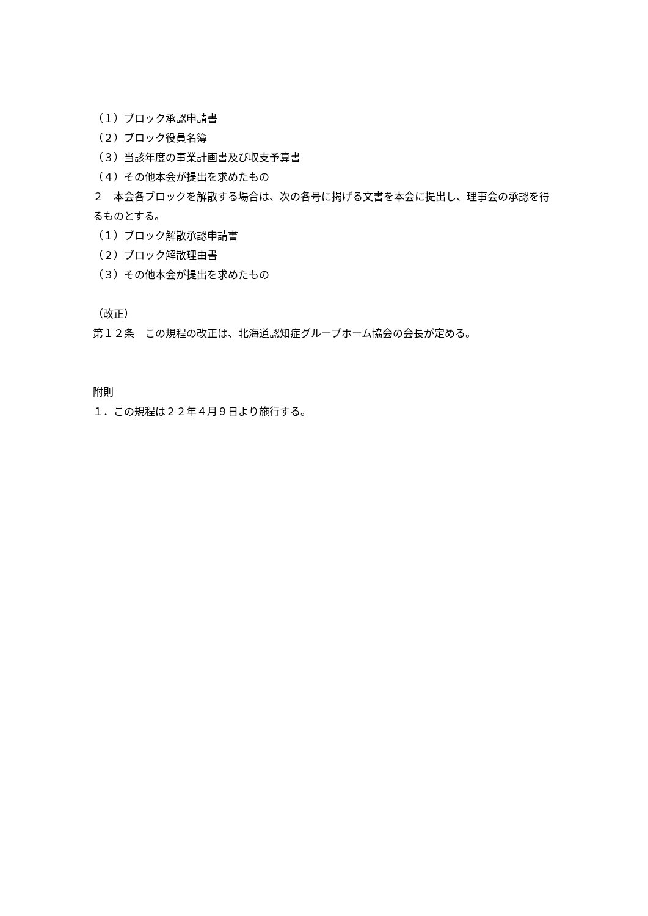（１）ブロック承認申請書
（２）ブロック役員名簿
（３）当該年度の事業計画書及び収支予算書
（４）その他本会が提出を求めたもの
２　本会各ブロックを解散する場合は、次の各号に掲げる文書を本会に提出し、理事会の承認を得るものとする。
（１）ブロック解散承認申請書
（２）ブロック解散理由書
（３）その他本会が提出を求めたもの
（改正）
第１２条　この規程の改正は、北海道認知症グループホーム協会の会長が定める。
附則
１．この規程は２２年４月９日より施行する。